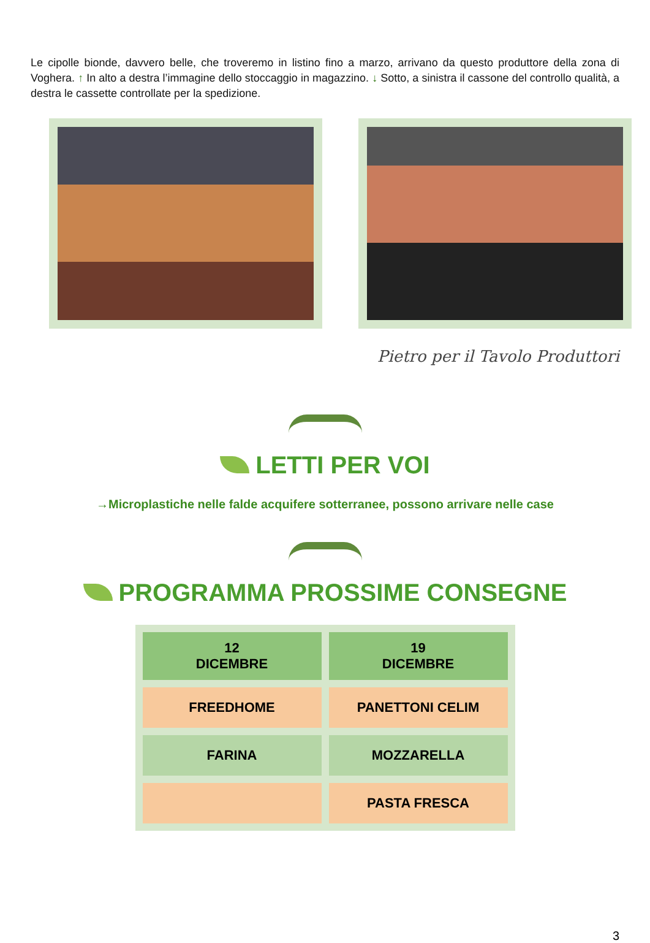Le cipolle bionde, davvero belle, che troveremo in listino fino a marzo, arrivano da questo produttore della zona di Voghera. ↑ In alto a destra l’immagine dello stoccaggio in magazzino. ↓ Sotto, a sinistra il cassone del controllo qualità, a destra le cassette controllate per la spedizione.
Pietro per il Tavolo Produttori
LETTI PER VOI
→Microplastiche nelle falde acquifere sotterranee, possono arrivare nelle case
PROGRAMMA PROSSIME CONSEGNE
| 12 DICEMBRE | 19 DICEMBRE |
| --- | --- |
| FREEDHOME | PANETTONI CELIM |
| FARINA | MOZZARELLA |
| | PASTA FRESCA |
3